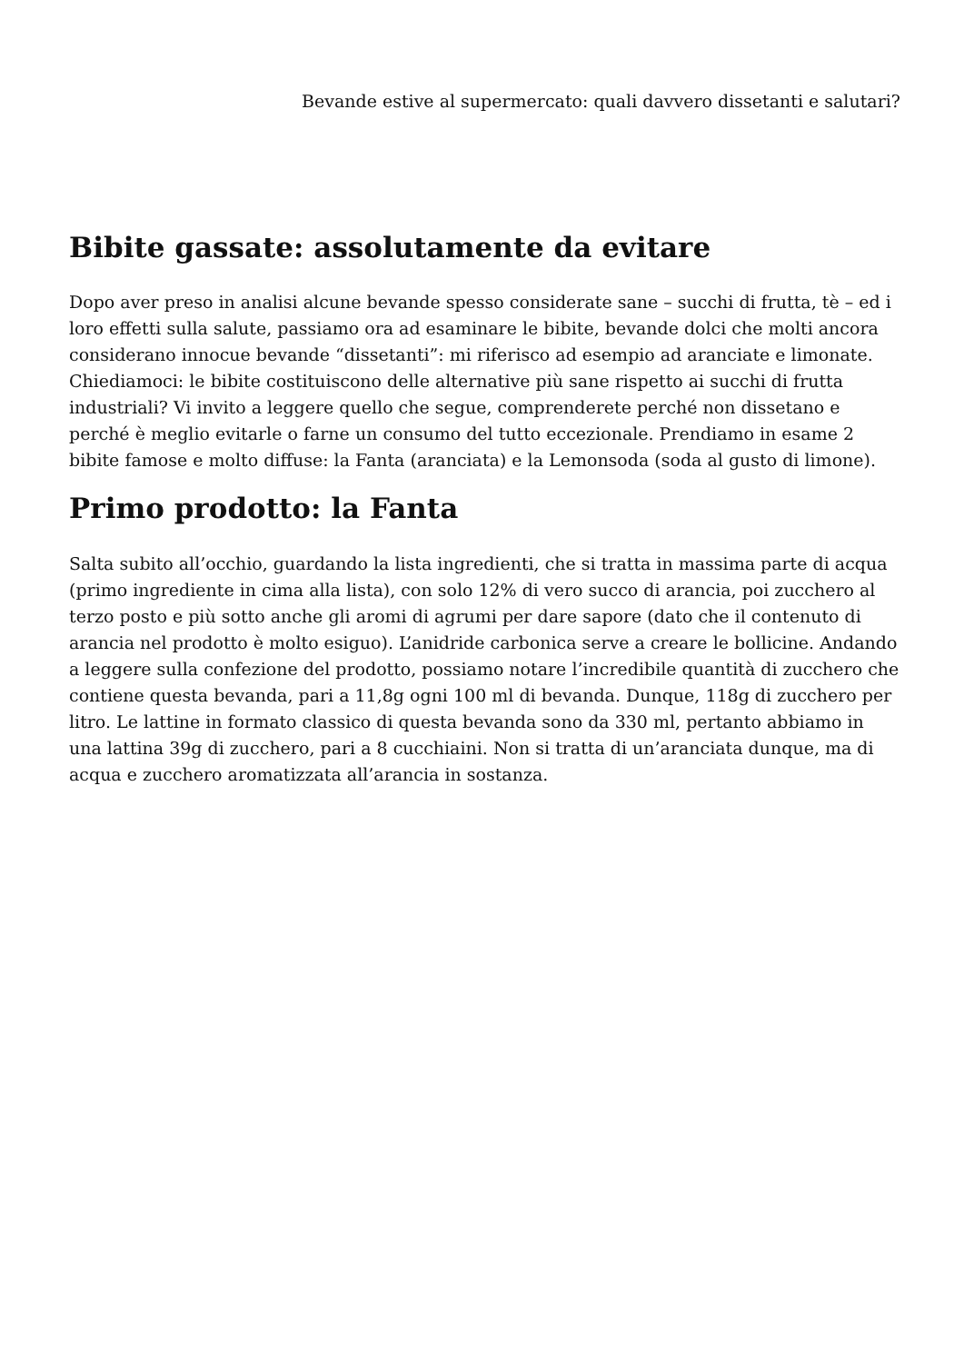Bevande estive al supermercato: quali davvero dissetanti e salutari?
Bibite gassate: assolutamente da evitare
Dopo aver preso in analisi alcune bevande spesso considerate sane – succhi di frutta, tè – ed i loro effetti sulla salute, passiamo ora ad esaminare le bibite, bevande dolci che molti ancora considerano innocue bevande “dissetanti”: mi riferisco ad esempio ad aranciate e limonate. Chiediamoci: le bibite costituiscono delle alternative più sane rispetto ai succhi di frutta industriali? Vi invito a leggere quello che segue, comprenderete perché non dissetano e perché è meglio evitarle o farne un consumo del tutto eccezionale. Prendiamo in esame 2 bibite famose e molto diffuse: la Fanta (aranciata) e la Lemonsoda (soda al gusto di limone).
Primo prodotto: la Fanta
Salta subito all’occhio, guardando la lista ingredienti, che si tratta in massima parte di acqua (primo ingrediente in cima alla lista), con solo 12% di vero succo di arancia, poi zucchero al terzo posto e più sotto anche gli aromi di agrumi per dare sapore (dato che il contenuto di arancia nel prodotto è molto esiguo). L’anidride carbonica serve a creare le bollicine. Andando a leggere sulla confezione del prodotto, possiamo notare l’incredibile quantità di zucchero che contiene questa bevanda, pari a 11,8g ogni 100 ml di bevanda. Dunque, 118g di zucchero per litro. Le lattine in formato classico di questa bevanda sono da 330 ml, pertanto abbiamo in una lattina 39g di zucchero, pari a 8 cucchiaini. Non si tratta di un’aranciata dunque, ma di acqua e zucchero aromatizzata all’arancia in sostanza.